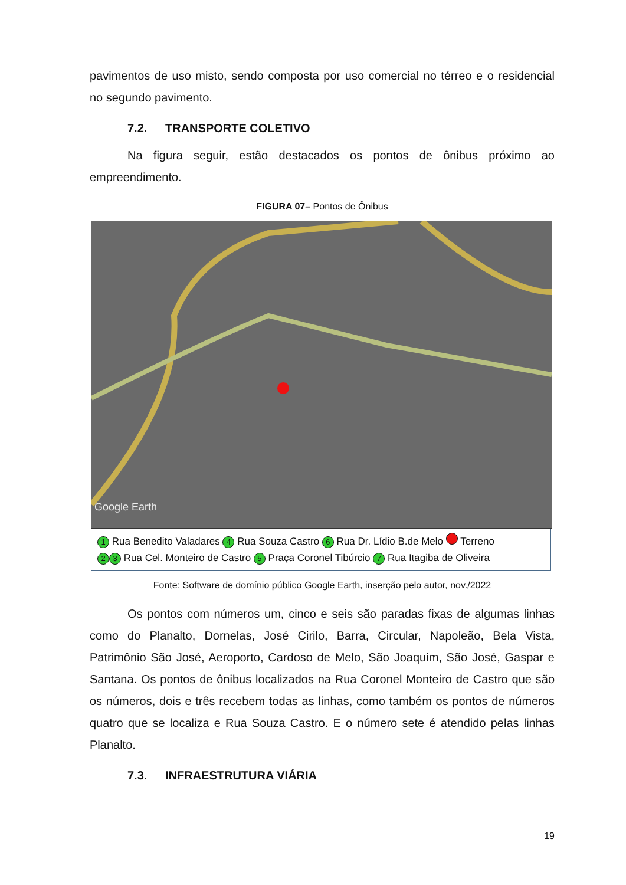pavimentos de uso misto, sendo composta por uso comercial no térreo e o residencial no segundo pavimento.
7.2. TRANSPORTE COLETIVO
Na figura seguir, estão destacados os pontos de ônibus próximo ao empreendimento.
FIGURA 07– Pontos de Ônibus
Google Earth
1 Rua Benedito Valadares 4 Rua Souza Castro 6 Rua Dr. Lídio B.de Melo Terreno
2 3 Rua Cel. Monteiro de Castro 5 Praça Coronel Tibúrcio 7 Rua Itagiba de Oliveira
Fonte: Software de domínio público Google Earth, inserção pelo autor, nov./2022
Os pontos com números um, cinco e seis são paradas fixas de algumas linhas como do Planalto, Dornelas, José Cirilo, Barra, Circular, Napoleão, Bela Vista, Patrimônio São José, Aeroporto, Cardoso de Melo, São Joaquim, São José, Gaspar e Santana. Os pontos de ônibus localizados na Rua Coronel Monteiro de Castro que são os números, dois e três recebem todas as linhas, como também os pontos de números quatro que se localiza e Rua Souza Castro. E o número sete é atendido pelas linhas Planalto.
7.3. INFRAESTRUTURA VIÁRIA
19